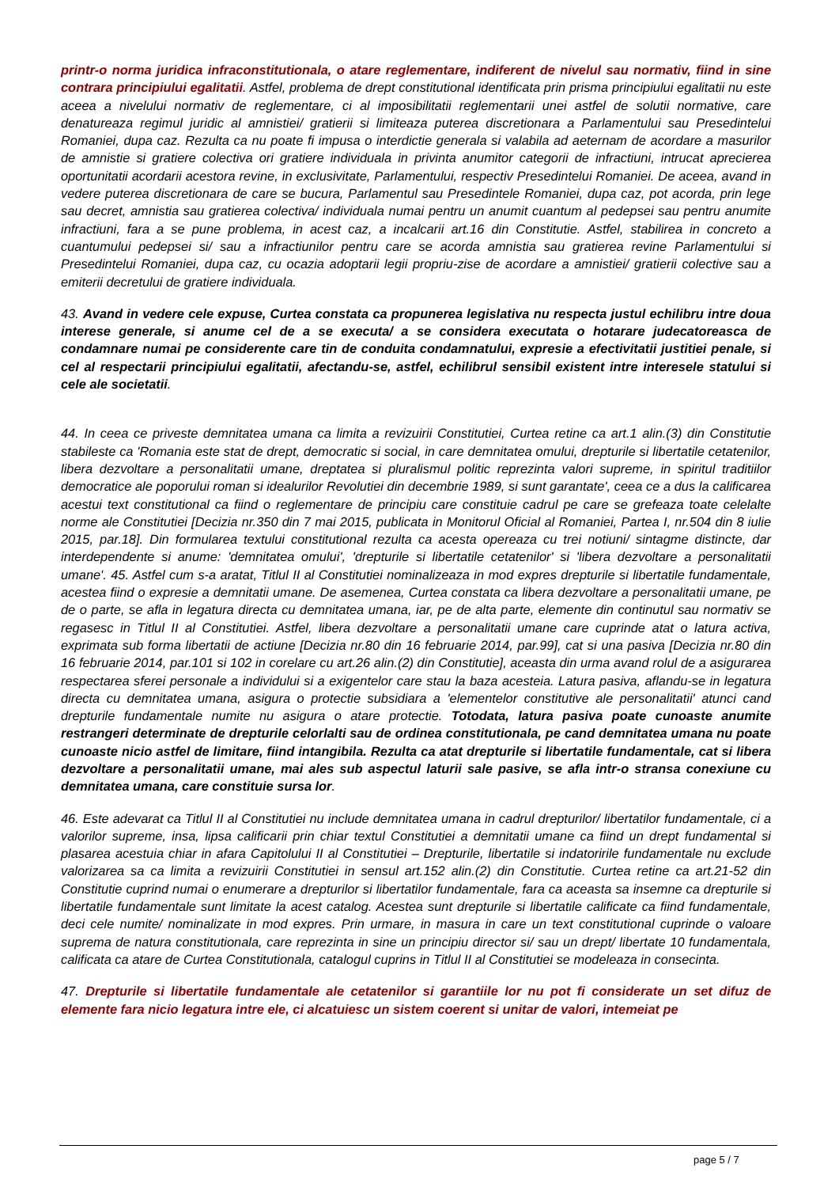printr-o norma juridica infraconstitutionala, o atare reglementare, indiferent de nivelul sau normativ, fiind in sine contrara principiului egalitatii. Astfel, problema de drept constitutional identificata prin prisma principiului egalitatii nu este aceea a nivelului normativ de reglementare, ci al imposibilitatii reglementarii unei astfel de solutii normative, care denatureaza regimul juridic al amnistiei/ gratierii si limiteaza puterea discretionara a Parlamentului sau Presedintelui Romaniei, dupa caz. Rezulta ca nu poate fi impusa o interdictie generala si valabila ad aeternam de acordare a masurilor de amnistie si gratiere colectiva ori gratiere individuala in privinta anumitor categorii de infractiuni, intrucat aprecierea oportunitatii acordarii acestora revine, in exclusivitate, Parlamentului, respectiv Presedintelui Romaniei. De aceea, avand in vedere puterea discretionara de care se bucura, Parlamentul sau Presedintele Romaniei, dupa caz, pot acorda, prin lege sau decret, amnistia sau gratierea colectiva/ individuala numai pentru un anumit cuantum al pedepsei sau pentru anumite infractiuni, fara a se pune problema, in acest caz, a incalcarii art.16 din Constitutie. Astfel, stabilirea in concreto a cuantumului pedepsei si/ sau a infractiunilor pentru care se acorda amnistia sau gratierea revine Parlamentului si Presedintelui Romaniei, dupa caz, cu ocazia adoptarii legii propriu-zise de acordare a amnistiei/ gratierii colective sau a emiterii decretului de gratiere individuala.
43. Avand in vedere cele expuse, Curtea constata ca propunerea legislativa nu respecta justul echilibru intre doua interese generale, si anume cel de a se executa/ a se considera executata o hotarare judecatoreasca de condamnare numai pe considerente care tin de conduita condamnatului, expresie a efectivitatii justitiei penale, si cel al respectarii principiului egalitatii, afectandu-se, astfel, echilibrul sensibil existent intre interesele statului si cele ale societatii.
44. In ceea ce priveste demnitatea umana ca limita a revizuirii Constitutiei, Curtea retine ca art.1 alin.(3) din Constitutie stabileste ca 'Romania este stat de drept, democratic si social, in care demnitatea omului, drepturile si libertatile cetatenilor, libera dezvoltare a personalitatii umane, dreptatea si pluralismul politic reprezinta valori supreme, in spiritul traditiilor democratice ale poporului roman si idealurilor Revolutiei din decembrie 1989, si sunt garantate', ceea ce a dus la calificarea acestui text constitutional ca fiind o reglementare de principiu care constituie cadrul pe care se grefeaza toate celelalte norme ale Constitutiei [Decizia nr.350 din 7 mai 2015, publicata in Monitorul Oficial al Romaniei, Partea I, nr.504 din 8 iulie 2015, par.18]. Din formularea textului constitutional rezulta ca acesta opereaza cu trei notiuni/ sintagme distincte, dar interdependente si anume: 'demnitatea omului', 'drepturile si libertatile cetatenilor' si 'libera dezvoltare a personalitatii umane'. 45. Astfel cum s-a aratat, Titlul II al Constitutiei nominalizeaza in mod expres drepturile si libertatile fundamentale, acestea fiind o expresie a demnitatii umane. De asemenea, Curtea constata ca libera dezvoltare a personalitatii umane, pe de o parte, se afla in legatura directa cu demnitatea umana, iar, pe de alta parte, elemente din continutul sau normativ se regasesc in Titlul II al Constitutiei. Astfel, libera dezvoltare a personalitatii umane care cuprinde atat o latura activa, exprimata sub forma libertatii de actiune [Decizia nr.80 din 16 februarie 2014, par.99], cat si una pasiva [Decizia nr.80 din 16 februarie 2014, par.101 si 102 in corelare cu art.26 alin.(2) din Constitutie], aceasta din urma avand rolul de a asigurarea respectarea sferei personale a individului si a exigentelor care stau la baza acesteia. Latura pasiva, aflandu-se in legatura directa cu demnitatea umana, asigura o protectie subsidiara a 'elementelor constitutive ale personalitatii' atunci cand drepturile fundamentale numite nu asigura o atare protectie. Totodata, latura pasiva poate cunoaste anumite restrangeri determinate de drepturile celorlalti sau de ordinea constitutionala, pe cand demnitatea umana nu poate cunoaste nicio astfel de limitare, fiind intangibila. Rezulta ca atat drepturile si libertatile fundamentale, cat si libera dezvoltare a personalitatii umane, mai ales sub aspectul laturii sale pasive, se afla intr-o stransa conexiune cu demnitatea umana, care constituie sursa lor.
46. Este adevarat ca Titlul II al Constitutiei nu include demnitatea umana in cadrul drepturilor/ libertatilor fundamentale, ci a valorilor supreme, insa, lipsa calificarii prin chiar textul Constitutiei a demnitatii umane ca fiind un drept fundamental si plasarea acestuia chiar in afara Capitolului II al Constitutiei – Drepturile, libertatile si indatoririle fundamentale nu exclude valorizarea sa ca limita a revizuirii Constitutiei in sensul art.152 alin.(2) din Constitutie. Curtea retine ca art.21-52 din Constitutie cuprind numai o enumerare a drepturilor si libertatilor fundamentale, fara ca aceasta sa insemne ca drepturile si libertatile fundamentale sunt limitate la acest catalog. Acestea sunt drepturile si libertatile calificate ca fiind fundamentale, deci cele numite/ nominalizate in mod expres. Prin urmare, in masura in care un text constitutional cuprinde o valoare suprema de natura constitutionala, care reprezinta in sine un principiu director si/ sau un drept/ libertate 10 fundamentala, calificata ca atare de Curtea Constitutionala, catalogul cuprins in Titlul II al Constitutiei se modeleaza in consecinta.
47. Drepturile si libertatile fundamentale ale cetatenilor si garantiile lor nu pot fi considerate un set difuz de elemente fara nicio legatura intre ele, ci alcatuiesc un sistem coerent si unitar de valori, intemeiat pe
page 5 / 7